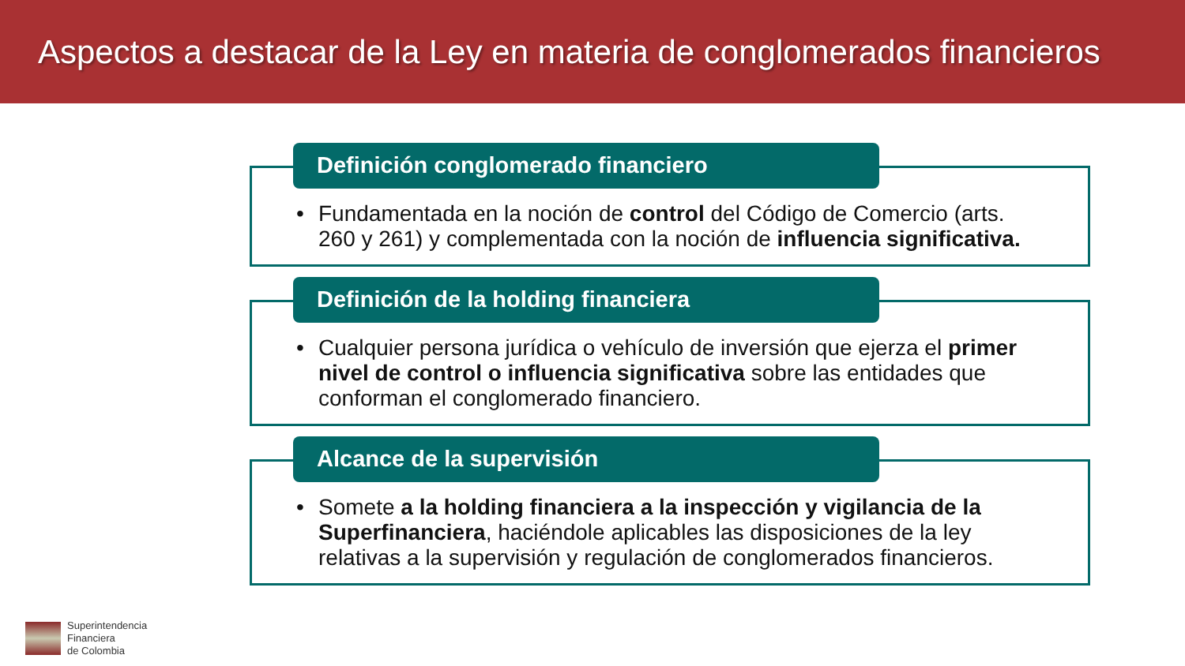Aspectos a destacar de la Ley en materia de conglomerados financieros
Definición conglomerado financiero
• Fundamentada en la noción de control del Código de Comercio (arts. 260 y 261) y complementada con la noción de influencia significativa.
Definición de la holding financiera
• Cualquier persona jurídica o vehículo de inversión que ejerza el primer nivel de control o influencia significativa sobre las entidades que conforman el conglomerado financiero.
Alcance de la supervisión
• Somete a la holding financiera a la inspección y vigilancia de la Superfinanciera, haciéndole aplicables las disposiciones de la ley relativas a la supervisión y regulación de conglomerados financieros.
Superintendencia
Financiera
de Colombia